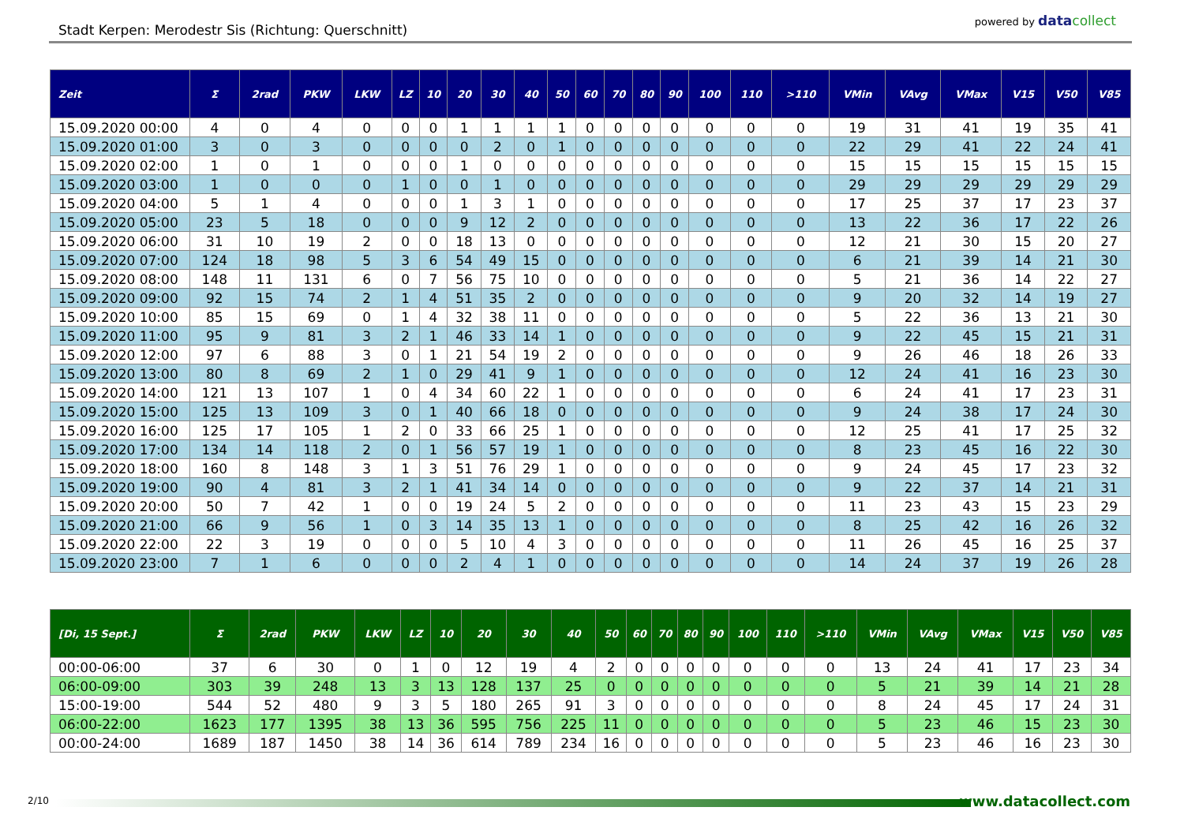Stadt Kerpen: Merodestr Sis (Richtung: Querschnitt)
powered by data collect
| Zeit | Σ | 2rad | PKW | LKW | LZ | 10 | 20 | 30 | 40 | 50 | 60 | 70 | 80 | 90 | 100 | 110 | >110 | VMin | VAvg | VMax | V15 | V50 | V85 |
| --- | --- | --- | --- | --- | --- | --- | --- | --- | --- | --- | --- | --- | --- | --- | --- | --- | --- | --- | --- | --- | --- | --- | --- |
| 15.09.2020 00:00 | 4 | 0 | 4 | 0 | 0 | 0 | 1 | 1 | 1 | 1 | 0 | 0 | 0 | 0 | 0 | 0 | 0 | 19 | 31 | 41 | 19 | 35 | 41 |
| 15.09.2020 01:00 | 3 | 0 | 3 | 0 | 0 | 0 | 0 | 2 | 0 | 1 | 0 | 0 | 0 | 0 | 0 | 0 | 0 | 22 | 29 | 41 | 22 | 24 | 41 |
| 15.09.2020 02:00 | 1 | 0 | 1 | 0 | 0 | 0 | 1 | 0 | 0 | 0 | 0 | 0 | 0 | 0 | 0 | 0 | 0 | 15 | 15 | 15 | 15 | 15 | 15 |
| 15.09.2020 03:00 | 1 | 0 | 0 | 0 | 1 | 0 | 0 | 1 | 0 | 0 | 0 | 0 | 0 | 0 | 0 | 0 | 0 | 29 | 29 | 29 | 29 | 29 | 29 |
| 15.09.2020 04:00 | 5 | 1 | 4 | 0 | 0 | 0 | 1 | 3 | 1 | 0 | 0 | 0 | 0 | 0 | 0 | 0 | 0 | 17 | 25 | 37 | 17 | 23 | 37 |
| 15.09.2020 05:00 | 23 | 5 | 18 | 0 | 0 | 0 | 9 | 12 | 2 | 0 | 0 | 0 | 0 | 0 | 0 | 0 | 0 | 13 | 22 | 36 | 17 | 22 | 26 |
| 15.09.2020 06:00 | 31 | 10 | 19 | 2 | 0 | 0 | 18 | 13 | 0 | 0 | 0 | 0 | 0 | 0 | 0 | 0 | 0 | 12 | 21 | 30 | 15 | 20 | 27 |
| 15.09.2020 07:00 | 124 | 18 | 98 | 5 | 3 | 6 | 54 | 49 | 15 | 0 | 0 | 0 | 0 | 0 | 0 | 0 | 0 | 6 | 21 | 39 | 14 | 21 | 30 |
| 15.09.2020 08:00 | 148 | 11 | 131 | 6 | 0 | 7 | 56 | 75 | 10 | 0 | 0 | 0 | 0 | 0 | 0 | 0 | 0 | 5 | 21 | 36 | 14 | 22 | 27 |
| 15.09.2020 09:00 | 92 | 15 | 74 | 2 | 1 | 4 | 51 | 35 | 2 | 0 | 0 | 0 | 0 | 0 | 0 | 0 | 0 | 9 | 20 | 32 | 14 | 19 | 27 |
| 15.09.2020 10:00 | 85 | 15 | 69 | 0 | 1 | 4 | 32 | 38 | 11 | 0 | 0 | 0 | 0 | 0 | 0 | 0 | 0 | 5 | 22 | 36 | 13 | 21 | 30 |
| 15.09.2020 11:00 | 95 | 9 | 81 | 3 | 2 | 1 | 46 | 33 | 14 | 1 | 0 | 0 | 0 | 0 | 0 | 0 | 0 | 9 | 22 | 45 | 15 | 21 | 31 |
| 15.09.2020 12:00 | 97 | 6 | 88 | 3 | 0 | 1 | 21 | 54 | 19 | 2 | 0 | 0 | 0 | 0 | 0 | 0 | 0 | 9 | 26 | 46 | 18 | 26 | 33 |
| 15.09.2020 13:00 | 80 | 8 | 69 | 2 | 1 | 0 | 29 | 41 | 9 | 1 | 0 | 0 | 0 | 0 | 0 | 0 | 0 | 12 | 24 | 41 | 16 | 23 | 30 |
| 15.09.2020 14:00 | 121 | 13 | 107 | 1 | 0 | 4 | 34 | 60 | 22 | 1 | 0 | 0 | 0 | 0 | 0 | 0 | 0 | 6 | 24 | 41 | 17 | 23 | 31 |
| 15.09.2020 15:00 | 125 | 13 | 109 | 3 | 0 | 1 | 40 | 66 | 18 | 0 | 0 | 0 | 0 | 0 | 0 | 0 | 0 | 9 | 24 | 38 | 17 | 24 | 30 |
| 15.09.2020 16:00 | 125 | 17 | 105 | 1 | 2 | 0 | 33 | 66 | 25 | 1 | 0 | 0 | 0 | 0 | 0 | 0 | 0 | 12 | 25 | 41 | 17 | 25 | 32 |
| 15.09.2020 17:00 | 134 | 14 | 118 | 2 | 0 | 1 | 56 | 57 | 19 | 1 | 0 | 0 | 0 | 0 | 0 | 0 | 0 | 8 | 23 | 45 | 16 | 22 | 30 |
| 15.09.2020 18:00 | 160 | 8 | 148 | 3 | 1 | 3 | 51 | 76 | 29 | 1 | 0 | 0 | 0 | 0 | 0 | 0 | 0 | 9 | 24 | 45 | 17 | 23 | 32 |
| 15.09.2020 19:00 | 90 | 4 | 81 | 3 | 2 | 1 | 41 | 34 | 14 | 0 | 0 | 0 | 0 | 0 | 0 | 0 | 0 | 9 | 22 | 37 | 14 | 21 | 31 |
| 15.09.2020 20:00 | 50 | 7 | 42 | 1 | 0 | 0 | 19 | 24 | 5 | 2 | 0 | 0 | 0 | 0 | 0 | 0 | 0 | 11 | 23 | 43 | 15 | 23 | 29 |
| 15.09.2020 21:00 | 66 | 9 | 56 | 1 | 0 | 3 | 14 | 35 | 13 | 1 | 0 | 0 | 0 | 0 | 0 | 0 | 0 | 8 | 25 | 42 | 16 | 26 | 32 |
| 15.09.2020 22:00 | 22 | 3 | 19 | 0 | 0 | 0 | 5 | 10 | 4 | 3 | 0 | 0 | 0 | 0 | 0 | 0 | 0 | 11 | 26 | 45 | 16 | 25 | 37 |
| 15.09.2020 23:00 | 7 | 1 | 6 | 0 | 0 | 0 | 2 | 4 | 1 | 0 | 0 | 0 | 0 | 0 | 0 | 0 | 0 | 14 | 24 | 37 | 19 | 26 | 28 |
| [Di, 15 Sept.] | Σ | 2rad | PKW | LKW | LZ | 10 | 20 | 30 | 40 | 50 | 60 | 70 | 80 | 90 | 100 | 110 | >110 | VMin | VAvg | VMax | V15 | V50 | V85 |
| --- | --- | --- | --- | --- | --- | --- | --- | --- | --- | --- | --- | --- | --- | --- | --- | --- | --- | --- | --- | --- | --- | --- | --- |
| 00:00-06:00 | 37 | 6 | 30 | 0 | 1 | 0 | 12 | 19 | 4 | 2 | 0 | 0 | 0 | 0 | 0 | 0 | 0 | 13 | 24 | 41 | 17 | 23 | 34 |
| 06:00-09:00 | 303 | 39 | 248 | 13 | 3 | 13 | 128 | 137 | 25 | 0 | 0 | 0 | 0 | 0 | 0 | 0 | 0 | 5 | 21 | 39 | 14 | 21 | 28 |
| 15:00-19:00 | 544 | 52 | 480 | 9 | 3 | 5 | 180 | 265 | 91 | 3 | 0 | 0 | 0 | 0 | 0 | 0 | 0 | 8 | 24 | 45 | 17 | 24 | 31 |
| 06:00-22:00 | 1623 | 177 | 1395 | 38 | 13 | 36 | 595 | 756 | 225 | 11 | 0 | 0 | 0 | 0 | 0 | 0 | 0 | 5 | 23 | 46 | 15 | 23 | 30 |
| 00:00-24:00 | 1689 | 187 | 1450 | 38 | 14 | 36 | 614 | 789 | 234 | 16 | 0 | 0 | 0 | 0 | 0 | 0 | 0 | 5 | 23 | 46 | 16 | 23 | 30 |
2/10 www.datacollect.com